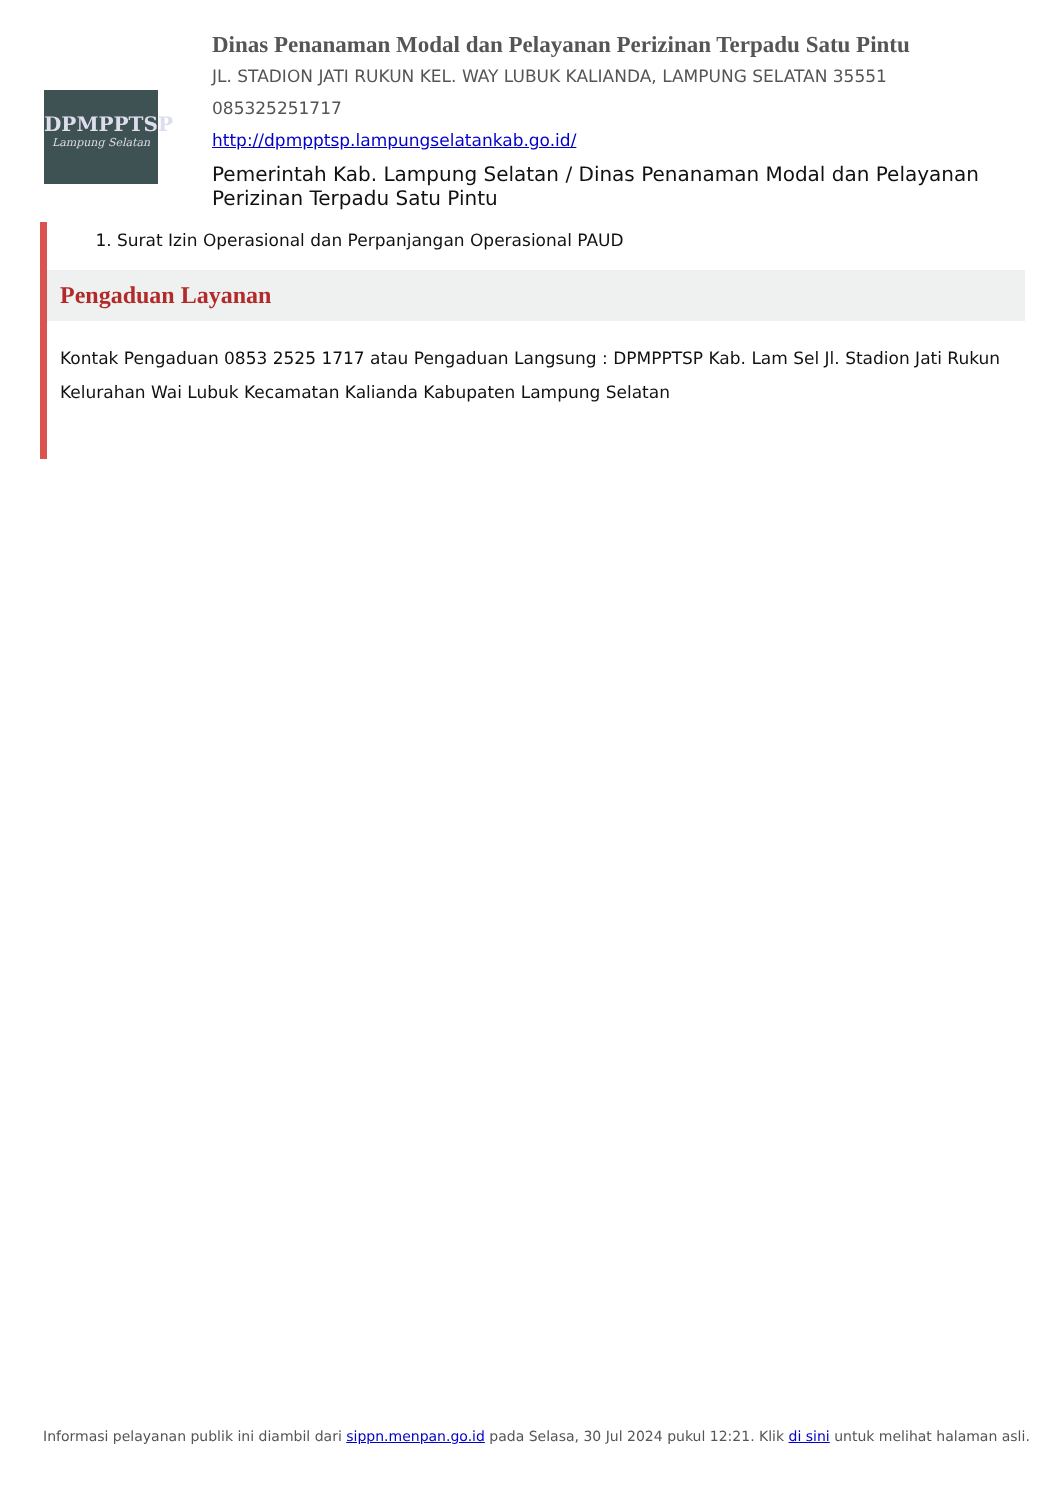DPMPPTSP
Lampung Selatan
Dinas Penanaman Modal dan Pelayanan Perizinan Terpadu Satu Pintu
JL. STADION JATI RUKUN KEL. WAY LUBUK KALIANDA, LAMPUNG SELATAN 35551
085325251717
http://dpmpptsp.lampungselatankab.go.id/
Pemerintah Kab. Lampung Selatan / Dinas Penanaman Modal dan Pelayanan Perizinan Terpadu Satu Pintu
1. Surat Izin Operasional dan Perpanjangan Operasional PAUD
Pengaduan Layanan
Kontak Pengaduan 0853 2525 1717 atau Pengaduan Langsung : DPMPPTSP Kab. Lam Sel Jl. Stadion Jati Rukun Kelurahan Wai Lubuk Kecamatan Kalianda Kabupaten Lampung Selatan
Informasi pelayanan publik ini diambil dari sippn.menpan.go.id pada Selasa, 30 Jul 2024 pukul 12:21. Klik di sini untuk melihat halaman asli.